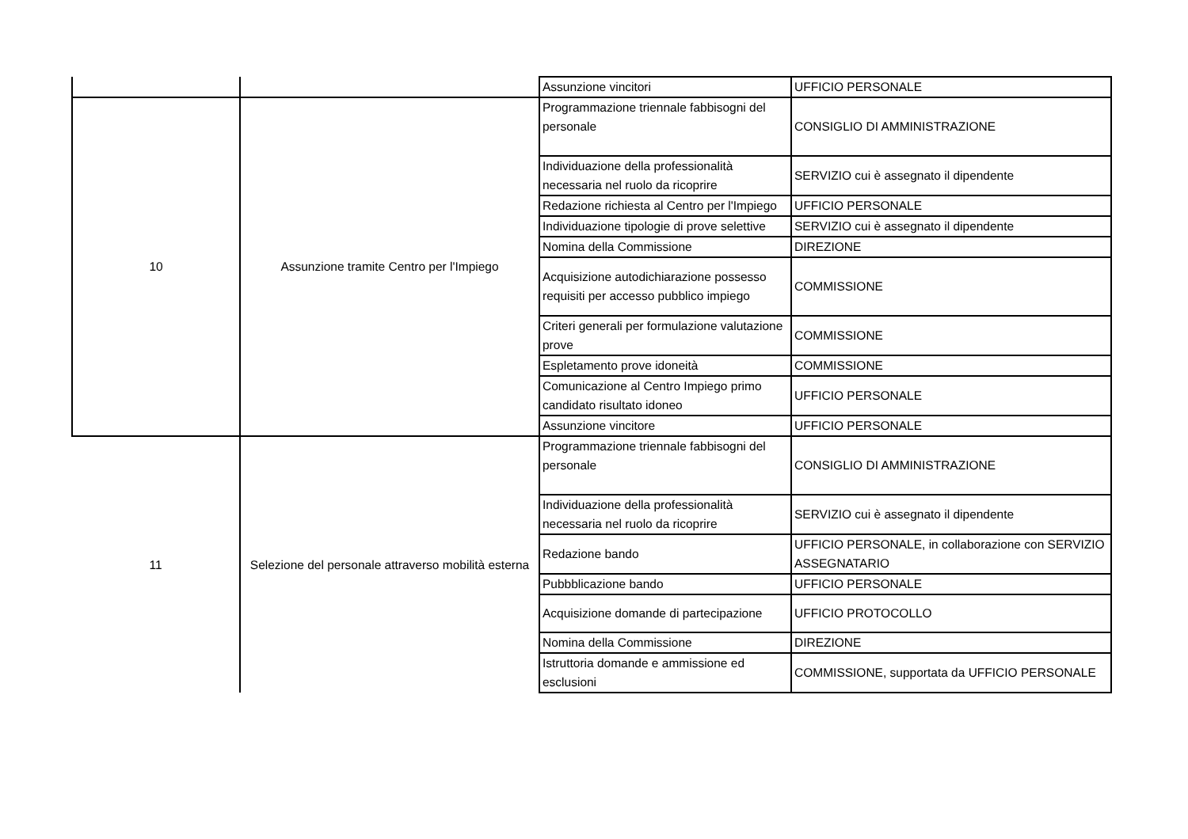| | | Assunzione vincitori | UFFICIO PERSONALE |
| 10 | Assunzione tramite Centro per l'Impiego | Programmazione triennale fabbisogni del personale | CONSIGLIO DI AMMINISTRAZIONE |
| | | Individuazione della professionalità necessaria nel ruolo da ricoprire | SERVIZIO cui è assegnato il dipendente |
| | | Redazione richiesta al Centro per l'Impiego | UFFICIO PERSONALE |
| | | Individuazione tipologie di prove selettive | SERVIZIO cui è assegnato il dipendente |
| | | Nomina della Commissione | DIREZIONE |
| | | Acquisizione autodichiarazione possesso requisiti per accesso pubblico impiego | COMMISSIONE |
| | | Criteri generali per formulazione valutazione prove | COMMISSIONE |
| | | Espletamento prove idoneità | COMMISSIONE |
| | | Comunicazione al Centro Impiego primo candidato risultato idoneo | UFFICIO PERSONALE |
| | | Assunzione vincitore | UFFICIO PERSONALE |
| 11 | Selezione del personale attraverso mobilità esterna | Programmazione triennale fabbisogni del personale | CONSIGLIO DI AMMINISTRAZIONE |
| | | Individuazione della professionalità necessaria nel ruolo da ricoprire | SERVIZIO cui è assegnato il dipendente |
| | | Redazione bando | UFFICIO PERSONALE, in collaborazione con SERVIZIO ASSEGNATARIO |
| | | Pubbblicazione bando | UFFICIO PERSONALE |
| | | Acquisizione domande di partecipazione | UFFICIO PROTOCOLLO |
| | | Nomina della Commissione | DIREZIONE |
| | | Istruttoria domande e ammissione ed esclusioni | COMMISSIONE, supportata da UFFICIO PERSONALE |